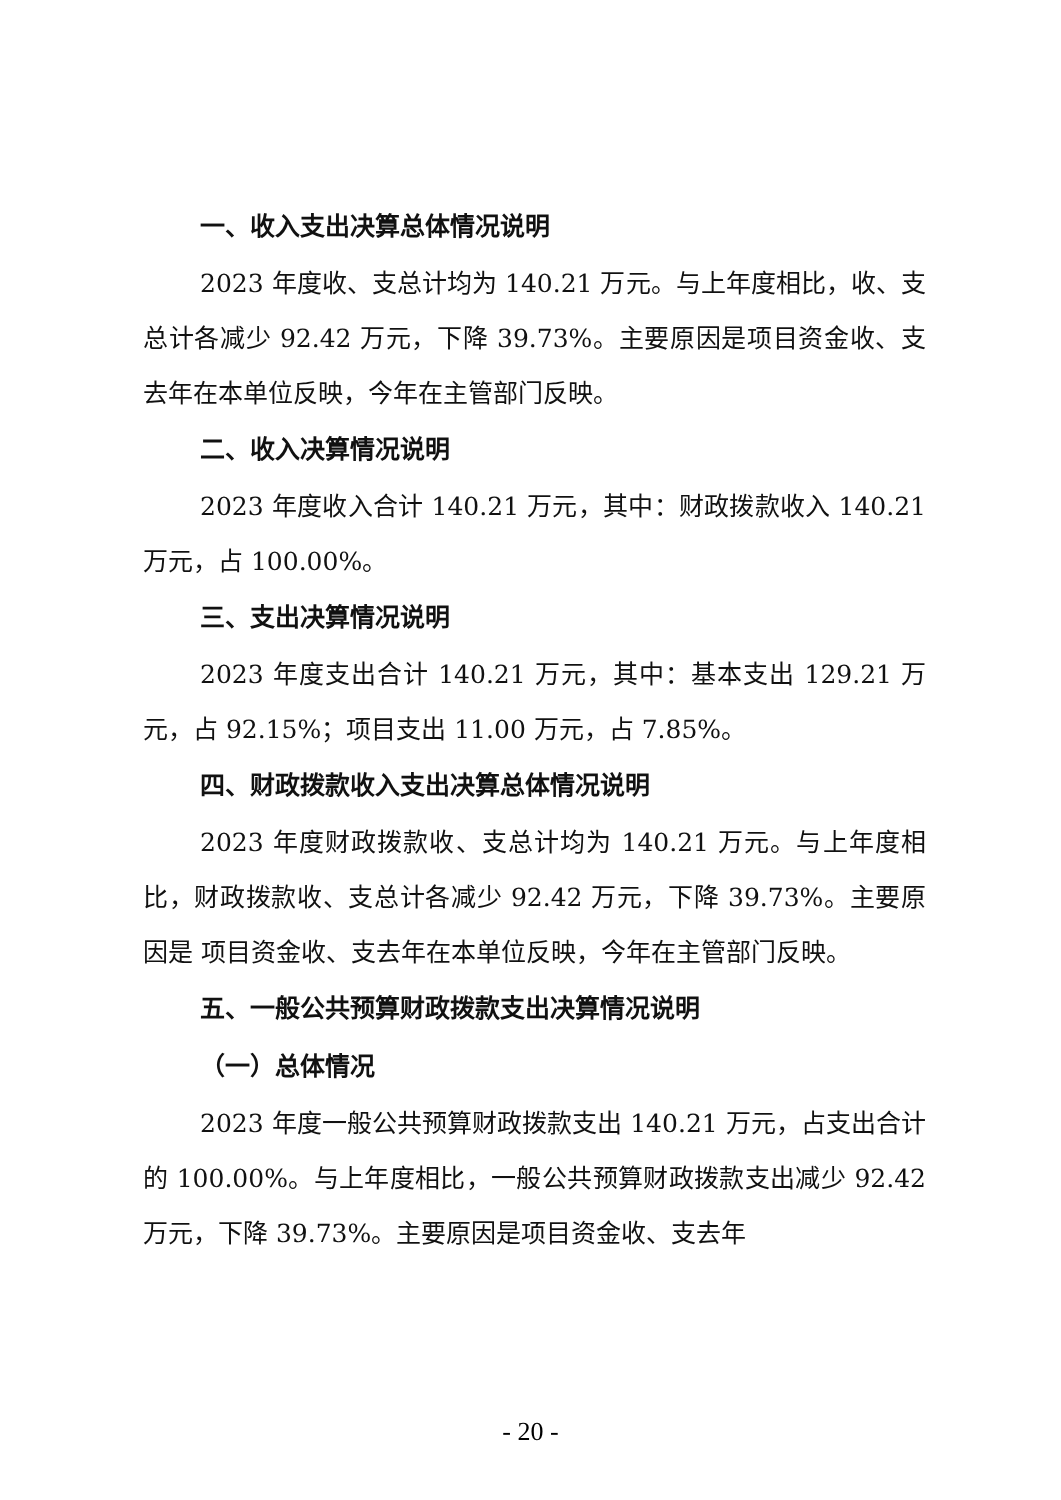一、收入支出决算总体情况说明
2023 年度收、支总计均为 140.21 万元。与上年度相比，收、支总计各减少 92.42 万元，下降 39.73%。主要原因是项目资金收、支去年在本单位反映，今年在主管部门反映。
二、收入决算情况说明
2023 年度收入合计 140.21 万元，其中：财政拨款收入 140.21 万元，占 100.00%。
三、支出决算情况说明
2023 年度支出合计 140.21 万元，其中：基本支出 129.21 万元，占 92.15%；项目支出 11.00 万元，占 7.85%。
四、财政拨款收入支出决算总体情况说明
2023 年度财政拨款收、支总计均为 140.21 万元。与上年度相比，财政拨款收、支总计各减少 92.42 万元，下降 39.73%。主要原因是 项目资金收、支去年在本单位反映，今年在主管部门反映。
五、一般公共预算财政拨款支出决算情况说明
（一）总体情况
2023 年度一般公共预算财政拨款支出 140.21 万元，占支出合计的 100.00%。与上年度相比，一般公共预算财政拨款支出减少 92.42 万元，下降 39.73%。主要原因是项目资金收、支去年
- 20 -